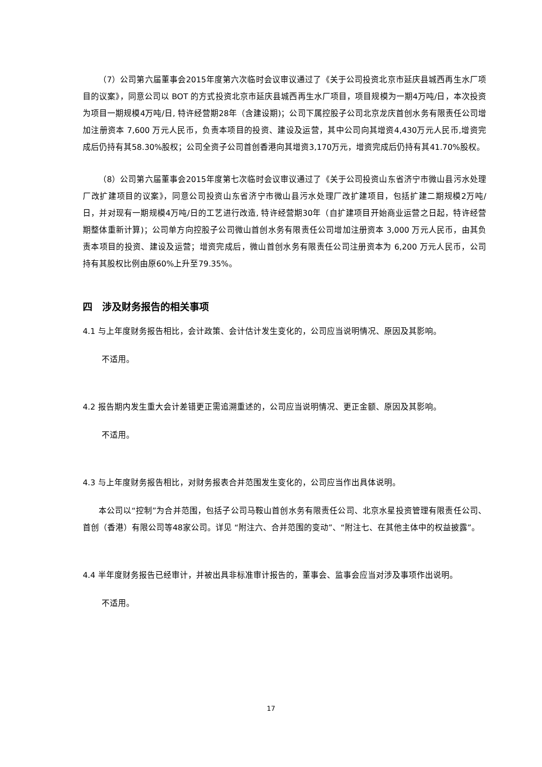（7）公司第六届董事会2015年度第六次临时会议审议通过了《关于公司投资北京市延庆县城西再生水厂项目的议案》，同意公司以 BOT 的方式投资北京市延庆县城西再生水厂项目，项目规模为一期4万吨/日，本次投资为项目一期规模4万吨/日, 特许经营期28年（含建设期)；公司下属控股子公司北京龙庆首创水务有限责任公司增加注册资本 7,600 万元人民币，负责本项目的投资、建设及运营，其中公司向其增资4,430万元人民币,增资完成后仍持有其58.30%股权；公司全资子公司首创香港向其增资3,170万元，增资完成后仍持有其41.70%股权。
（8）公司第六届董事会2015年度第七次临时会议审议通过了《关于公司投资山东省济宁市微山县污水处理厂改扩建项目的议案》，同意公司投资山东省济宁市微山县污水处理厂改扩建项目，包括扩建二期规模2万吨/日，并对现有一期规模4万吨/日的工艺进行改造, 特许经营期30年（自扩建项目开始商业运营之日起，特许经营期整体重新计算)；公司单方向控股子公司微山首创水务有限责任公司增加注册资本 3,000 万元人民币，由其负责本项目的投资、建设及运营；增资完成后，微山首创水务有限责任公司注册资本为 6,200 万元人民币，公司持有其股权比例由原60%上升至79.35%。
四　涉及财务报告的相关事项
4.1 与上年度财务报告相比，会计政策、会计估计发生变化的，公司应当说明情况、原因及其影响。
不适用。
4.2 报告期内发生重大会计差错更正需追溯重述的，公司应当说明情况、更正金额、原因及其影响。
不适用。
4.3 与上年度财务报告相比，对财务报表合并范围发生变化的，公司应当作出具体说明。
本公司以“控制”为合并范围，包括子公司马鞍山首创水务有限责任公司、北京水星投资管理有限责任公司、首创（香港）有限公司等48家公司。详见 “附注六、合并范围的变动”、“附注七、在其他主体中的权益披露”。
4.4 半年度财务报告已经审计，并被出具非标准审计报告的，董事会、监事会应当对涉及事项作出说明。
不适用。
17